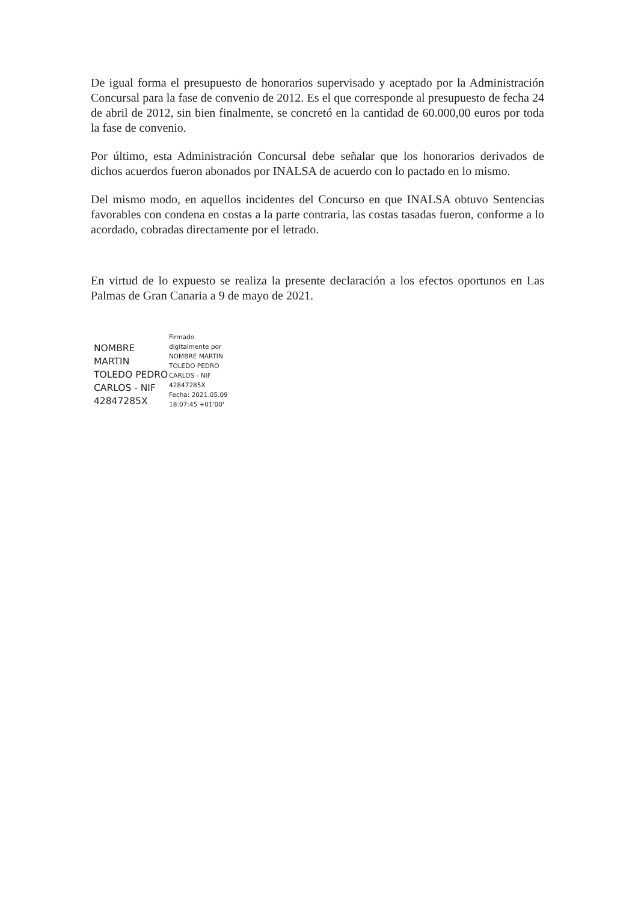De igual forma el presupuesto de honorarios supervisado y aceptado por la Administración Concursal para la fase de convenio de 2012. Es el que corresponde al presupuesto de fecha 24 de abril de 2012, sin bien finalmente, se concretó en la cantidad de 60.000,00 euros por toda la fase de convenio.
Por último, esta Administración Concursal debe señalar que los honorarios derivados de dichos acuerdos fueron abonados por INALSA de acuerdo con lo pactado en lo mismo.
Del mismo modo, en aquellos incidentes del Concurso en que INALSA obtuvo Sentencias favorables con condena en costas a la parte contraria, las costas tasadas fueron, conforme a lo acordado, cobradas directamente por el letrado.
En virtud de lo expuesto se realiza la presente declaración a los efectos oportunos en Las Palmas de Gran Canaria a 9 de mayo de 2021.
NOMBRE
MARTIN
TOLEDO PEDRO
CARLOS - NIF
42847285X
Firmado
digitalmente por
NOMBRE MARTIN
TOLEDO PEDRO
CARLOS - NIF
42847285X
Fecha: 2021.05.09
18:07:45 +01'00'